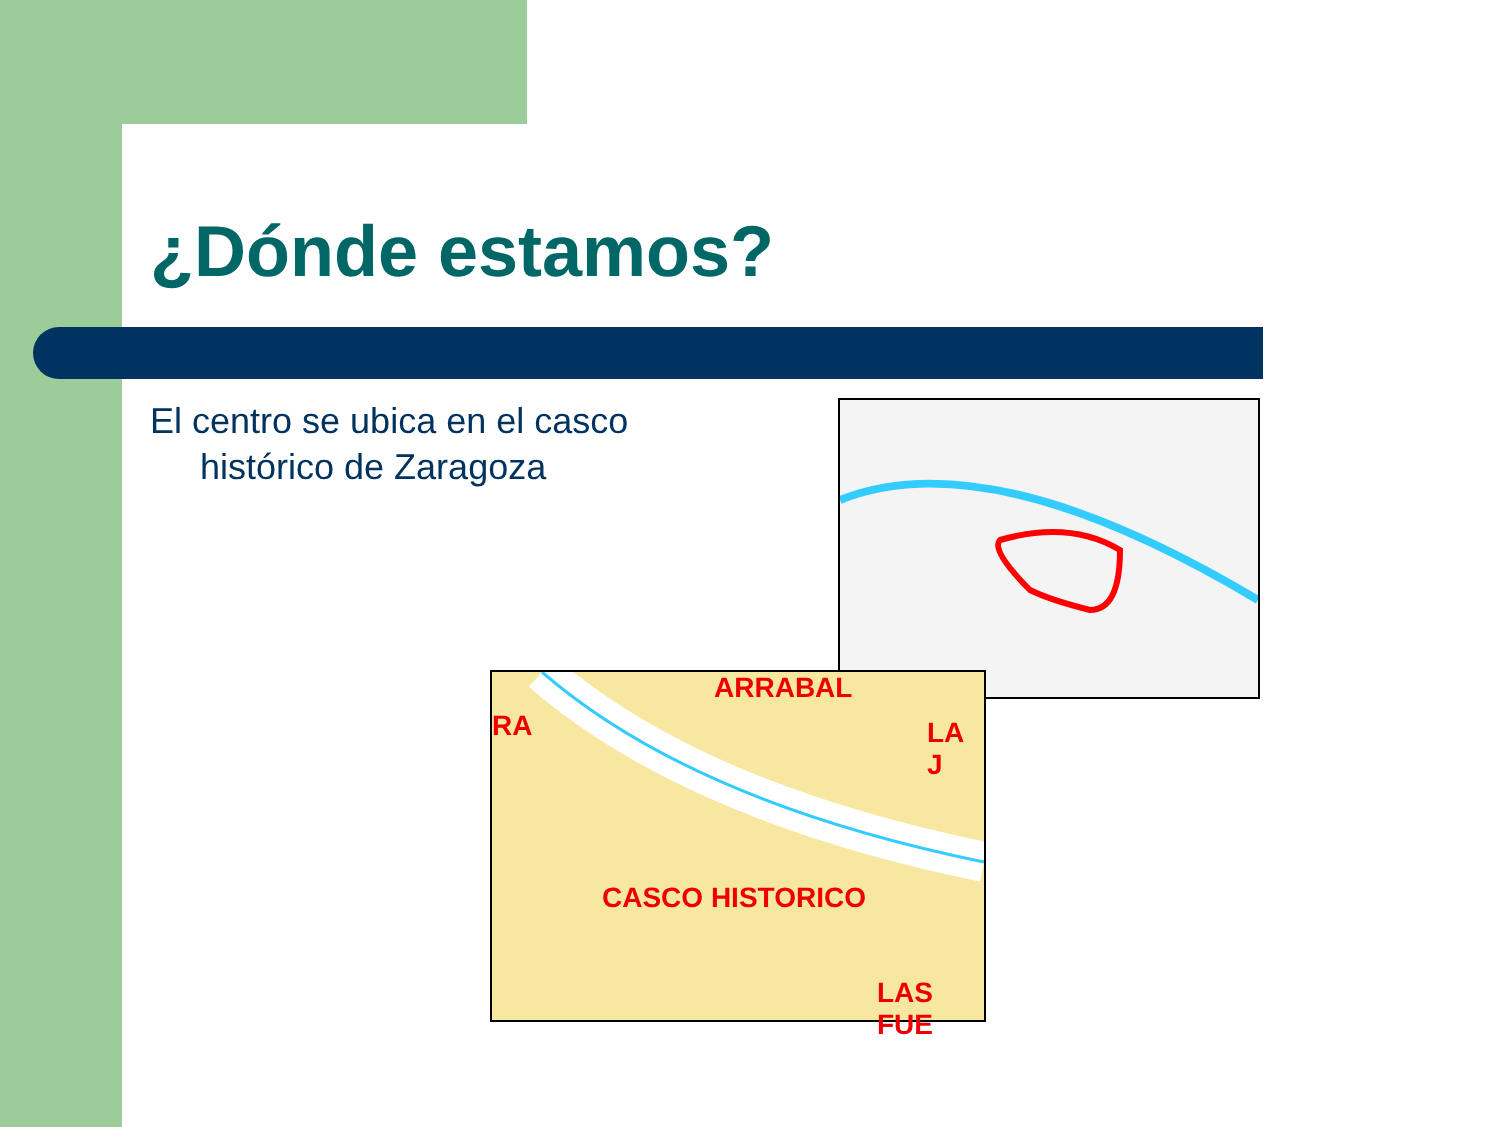¿Dónde estamos?
El centro se ubica en el casco
histórico de Zaragoza
ARRABAL
RA LA J
CASCO HISTORICO
LAS FUE